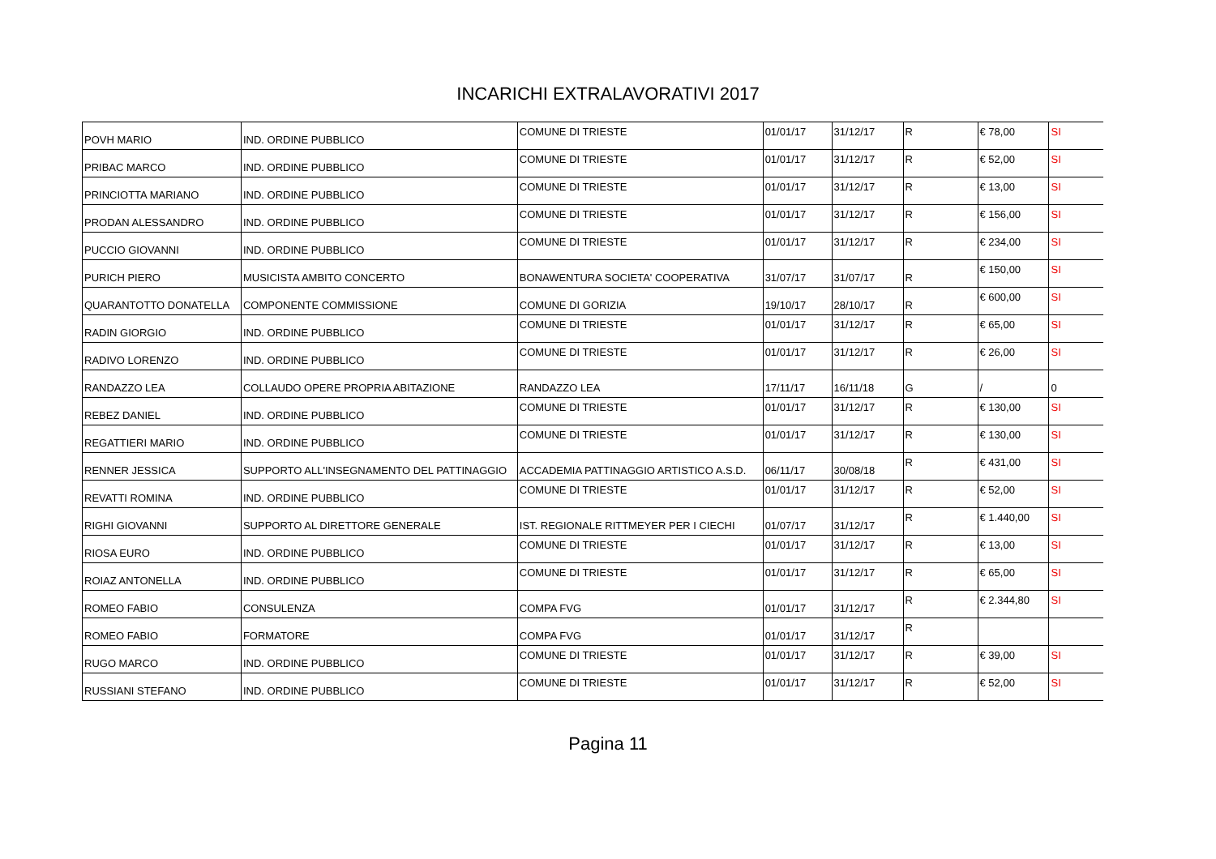INCARICHI EXTRALAVORATIVI 2017
| POVH MARIO | IND. ORDINE PUBBLICO | COMUNE DI TRIESTE | 01/01/17 | 31/12/17 | R | € 78,00 | SI |
| PRIBAC MARCO | IND. ORDINE PUBBLICO | COMUNE DI TRIESTE | 01/01/17 | 31/12/17 | R | € 52,00 | SI |
| PRINCIOTTA MARIANO | IND. ORDINE PUBBLICO | COMUNE DI TRIESTE | 01/01/17 | 31/12/17 | R | € 13,00 | SI |
| PRODAN ALESSANDRO | IND. ORDINE PUBBLICO | COMUNE DI TRIESTE | 01/01/17 | 31/12/17 | R | € 156,00 | SI |
| PUCCIO GIOVANNI | IND. ORDINE PUBBLICO | COMUNE DI TRIESTE | 01/01/17 | 31/12/17 | R | € 234,00 | SI |
| PURICH PIERO | MUSICISTA AMBITO CONCERTO | BONAWENTURA SOCIETA' COOPERATIVA | 31/07/17 | 31/07/17 | R | € 150,00 | SI |
| QUARANTOTTO DONATELLA | COMPONENTE COMMISSIONE | COMUNE DI GORIZIA | 19/10/17 | 28/10/17 | R | € 600,00 | SI |
| RADIN GIORGIO | IND. ORDINE PUBBLICO | COMUNE DI TRIESTE | 01/01/17 | 31/12/17 | R | € 65,00 | SI |
| RADIVO LORENZO | IND. ORDINE PUBBLICO | COMUNE DI TRIESTE | 01/01/17 | 31/12/17 | R | € 26,00 | SI |
| RANDAZZO LEA | COLLAUDO OPERE PROPRIA ABITAZIONE | RANDAZZO LEA | 17/11/17 | 16/11/18 | G | / | 0 |
| REBEZ DANIEL | IND. ORDINE PUBBLICO | COMUNE DI TRIESTE | 01/01/17 | 31/12/17 | R | € 130,00 | SI |
| REGATTIERI MARIO | IND. ORDINE PUBBLICO | COMUNE DI TRIESTE | 01/01/17 | 31/12/17 | R | € 130,00 | SI |
| RENNER JESSICA | SUPPORTO ALL'INSEGNAMENTO DEL PATTINAGGIO | ACCADEMIA PATTINAGGIO ARTISTICO A.S.D. | 06/11/17 | 30/08/18 | R | € 431,00 | SI |
| REVATTI ROMINA | IND. ORDINE PUBBLICO | COMUNE DI TRIESTE | 01/01/17 | 31/12/17 | R | € 52,00 | SI |
| RIGHI GIOVANNI | SUPPORTO AL DIRETTORE GENERALE | IST. REGIONALE RITTMEYER PER I CIECHI | 01/07/17 | 31/12/17 | R | € 1.440,00 | SI |
| RIOSA EURO | IND. ORDINE PUBBLICO | COMUNE DI TRIESTE | 01/01/17 | 31/12/17 | R | € 13,00 | SI |
| ROIAZ ANTONELLA | IND. ORDINE PUBBLICO | COMUNE DI TRIESTE | 01/01/17 | 31/12/17 | R | € 65,00 | SI |
| ROMEO FABIO | CONSULENZA | COMPA FVG | 01/01/17 | 31/12/17 | R | € 2.344,80 | SI |
| ROMEO FABIO | FORMATORE | COMPA FVG | 01/01/17 | 31/12/17 | R | | |
| RUGO MARCO | IND. ORDINE PUBBLICO | COMUNE DI TRIESTE | 01/01/17 | 31/12/17 | R | € 39,00 | SI |
| RUSSIANI STEFANO | IND. ORDINE PUBBLICO | COMUNE DI TRIESTE | 01/01/17 | 31/12/17 | R | € 52,00 | SI |
Pagina 11